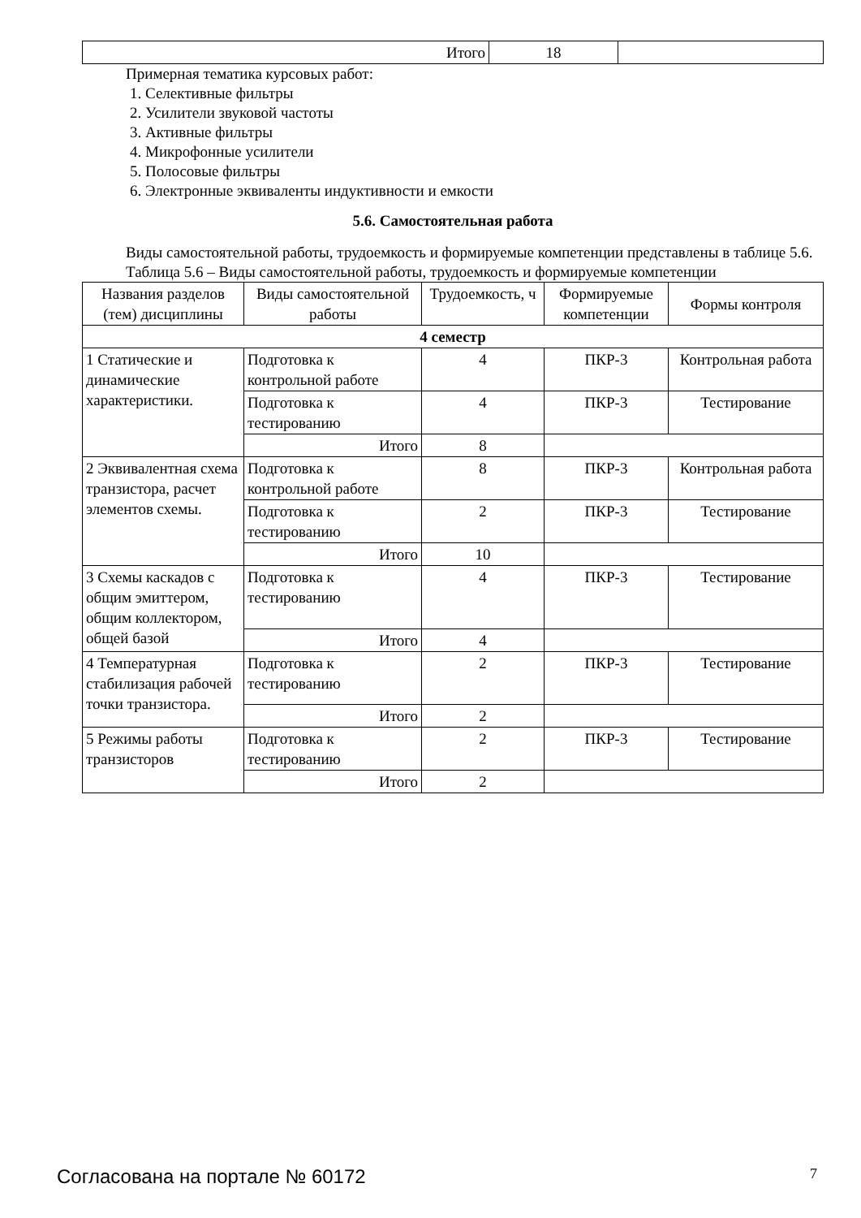| Итого | 18 | |
Примерная тематика курсовых работ:
1. Селективные фильтры
2. Усилители звуковой частоты
3. Активные фильтры
4. Микрофонные усилители
5. Полосовые фильтры
6. Электронные эквиваленты индуктивности и емкости
5.6. Самостоятельная работа
Виды самостоятельной работы, трудоемкость и формируемые компетенции представлены в таблице 5.6.
Таблица 5.6 – Виды самостоятельной работы, трудоемкость и формируемые компетенции
| Названия разделов (тем) дисциплины | Виды самостоятельной работы | Трудоемкость, ч | Формируемые компетенции | Формы контроля |
| --- | --- | --- | --- | --- |
| 4 семестр | | | | |
| 1 Статические и динамические характеристики. | Подготовка к контрольной работе | 4 | ПКР-3 | Контрольная работа |
| | Подготовка к тестированию | 4 | ПКР-3 | Тестирование |
| | Итого | 8 | | |
| 2 Эквивалентная схема транзистора, расчет элементов схемы. | Подготовка к контрольной работе | 8 | ПКР-3 | Контрольная работа |
| | Подготовка к тестированию | 2 | ПКР-3 | Тестирование |
| | Итого | 10 | | |
| 3 Схемы каскадов с общим эмиттером, общим коллектором, общей базой | Подготовка к тестированию | 4 | ПКР-3 | Тестирование |
| | Итого | 4 | | |
| 4 Температурная стабилизация рабочей точки транзистора. | Подготовка к тестированию | 2 | ПКР-3 | Тестирование |
| | Итого | 2 | | |
| 5 Режимы работы транзисторов | Подготовка к тестированию | 2 | ПКР-3 | Тестирование |
| | Итого | 2 | | |
Согласована на портале № 60172 7